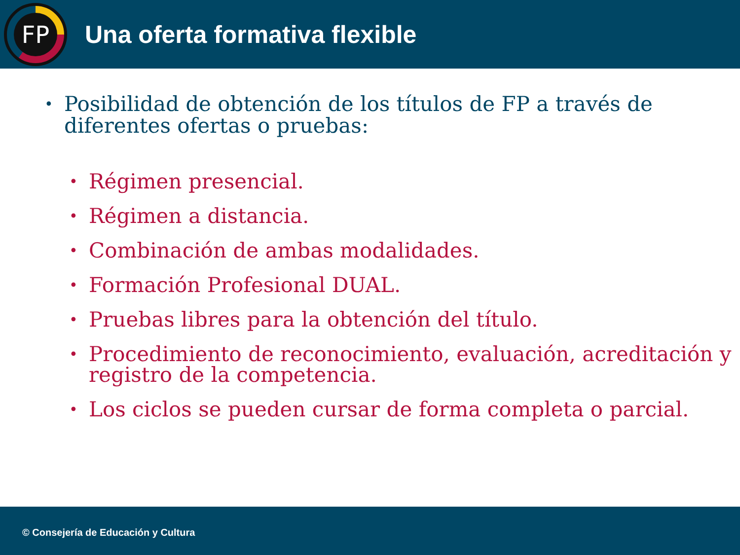FP
Una oferta formativa flexible
• Posibilidad de obtención de los títulos de FP a través de diferentes ofertas o pruebas:
• Régimen presencial.
• Régimen a distancia.
• Combinación de ambas modalidades.
• Formación Profesional DUAL.
• Pruebas libres para la obtención del título.
• Procedimiento de reconocimiento, evaluación, acreditación y registro de la competencia.
• Los ciclos se pueden cursar de forma completa o parcial.
© Consejería de Educación y Cultura